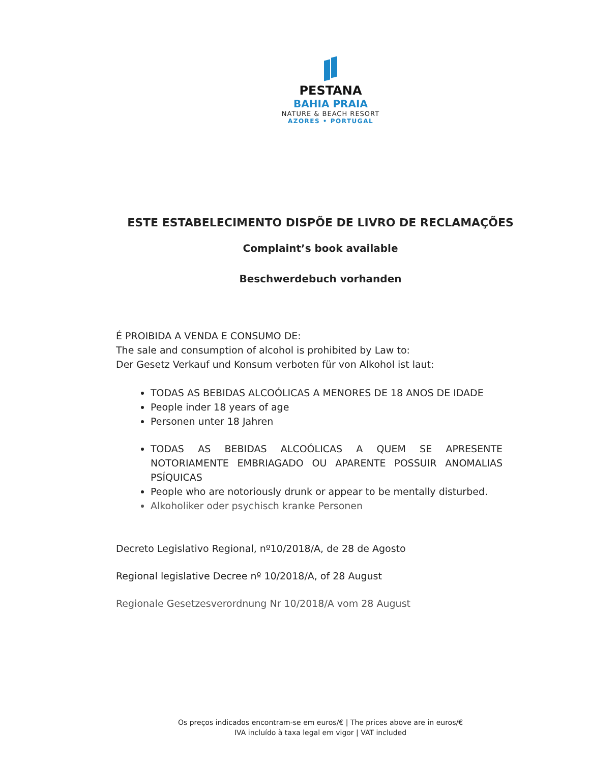PESTANA
BAHIA PRAIA
NATURE & BEACH RESORT
AZORES • PORTUGAL
ESTE ESTABELECIMENTO DISPÕE DE LIVRO DE RECLAMAÇÕES
Complaint’s book available
Beschwerdebuch vorhanden
É PROIBIDA A VENDA E CONSUMO DE:
The sale and consumption of alcohol is prohibited by Law to:
Der Gesetz Verkauf und Konsum verboten für von Alkohol ist laut:
TODAS AS BEBIDAS ALCOÓLICAS A MENORES DE 18 ANOS DE IDADE
People inder 18 years of age
Personen unter 18 Jahren
TODAS AS BEBIDAS ALCOÓLICAS A QUEM SE APRESENTE NOTORIAMENTE EMBRIAGADO OU APARENTE POSSUIR ANOMALIAS PSÍQUICAS
People who are notoriously drunk or appear to be mentally disturbed.
Alkoholiker oder psychisch kranke Personen
Decreto Legislativo Regional, nº10/2018/A, de 28 de Agosto
Regional legislative Decree nº 10/2018/A, of 28 August
Regionale Gesetzesverordnung Nr 10/2018/A vom 28 August
Os preços indicados encontram-se em euros/€ | The prices above are in euros/€
IVA incluído à taxa legal em vigor | VAT included